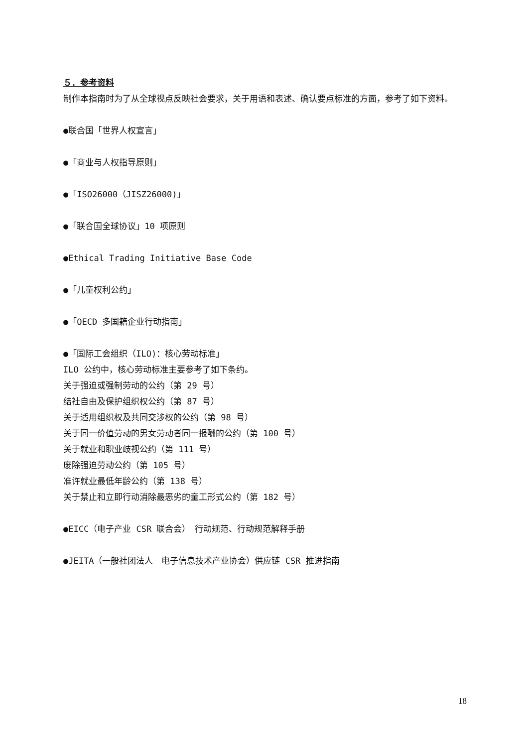５．参考资料
制作本指南时为了从全球视点反映社会要求，关于用语和表述、确认要点标准的方面，参考了如下资料。
●联合国「世界人权宣言」
●「商业与人权指导原则」
●「ISO26000（JISZ26000)」
●「联合国全球协议」10 项原则
●Ethical Trading Initiative Base Code
●「儿童权利公约」
●「OECD 多国籍企业行动指南」
●「国际工会组织（ILO)：核心劳动标准」
ILO 公约中，核心劳动标准主要参考了如下条约。
关于强迫或强制劳动的公约（第 29 号）
结社自由及保护组织权公约（第 87 号）
关于适用组织权及共同交涉权的公约（第 98 号）
关于同一价值劳动的男女劳动者同一报酬的公约（第 100 号）
关于就业和职业歧视公约（第 111 号）
废除强迫劳动公约（第 105 号）
准许就业最低年龄公约（第 138 号）
关于禁止和立即行动消除最恶劣的童工形式公约（第 182 号）
●EICC（电子产业 CSR 联合会）　行动规范、行动规范解释手册
●JEITA（一般社团法人　电子信息技术产业协会）供应链 CSR 推进指南
18